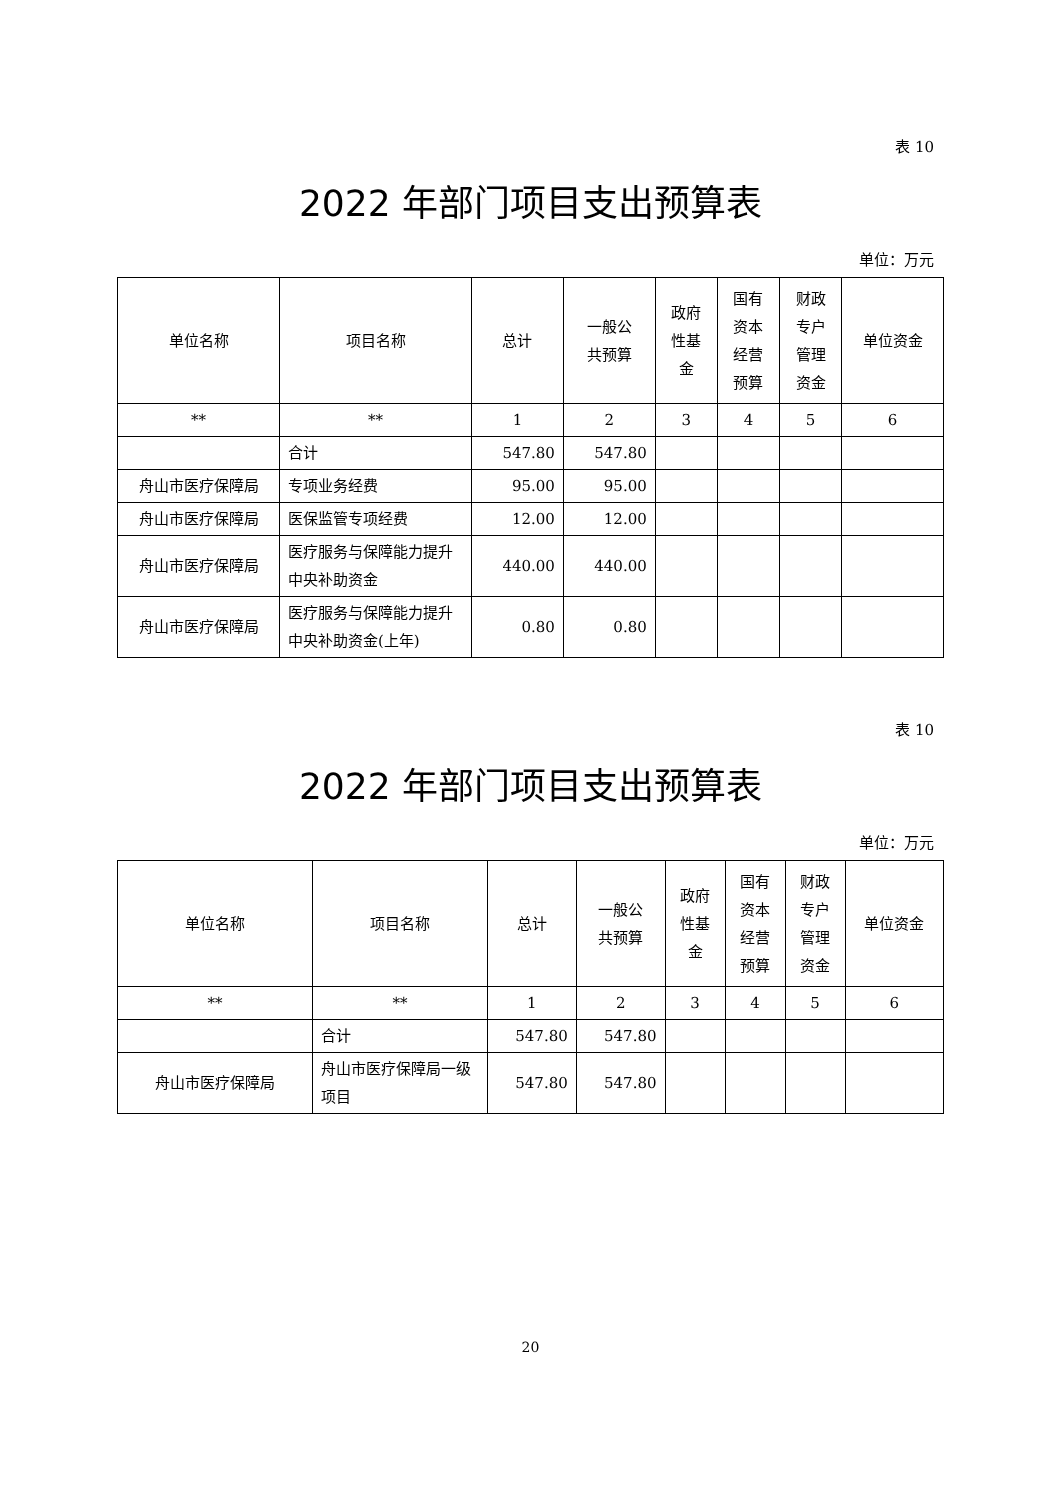表 10
2022 年部门项目支出预算表
单位：万元
| 单位名称 | 项目名称 | 总计 | 一般公 共预算 | 政府 性基 金 | 国有 资本 经营 预算 | 财政 专户 管理 资金 | 单位资金 |
| --- | --- | --- | --- | --- | --- | --- | --- |
| ** | ** | 1 | 2 | 3 | 4 | 5 | 6 |
| | 合计 | 547.80 | 547.80 | | | | |
| 舟山市医疗保障局 | 专项业务经费 | 95.00 | 95.00 | | | | |
| 舟山市医疗保障局 | 医保监管专项经费 | 12.00 | 12.00 | | | | |
| 舟山市医疗保障局 | 医疗服务与保障能力提升中央补助资金 | 440.00 | 440.00 | | | | |
| 舟山市医疗保障局 | 医疗服务与保障能力提升中央补助资金(上年) | 0.80 | 0.80 | | | | |
表 10
2022 年部门项目支出预算表
单位：万元
| 单位名称 | 项目名称 | 总计 | 一般公 共预算 | 政府 性基 金 | 国有 资本 经营 预算 | 财政 专户 管理 资金 | 单位资金 |
| --- | --- | --- | --- | --- | --- | --- | --- |
| ** | ** | 1 | 2 | 3 | 4 | 5 | 6 |
| | 合计 | 547.80 | 547.80 | | | | |
| 舟山市医疗保障局 | 舟山市医疗保障局一级项目 | 547.80 | 547.80 | | | | |
20